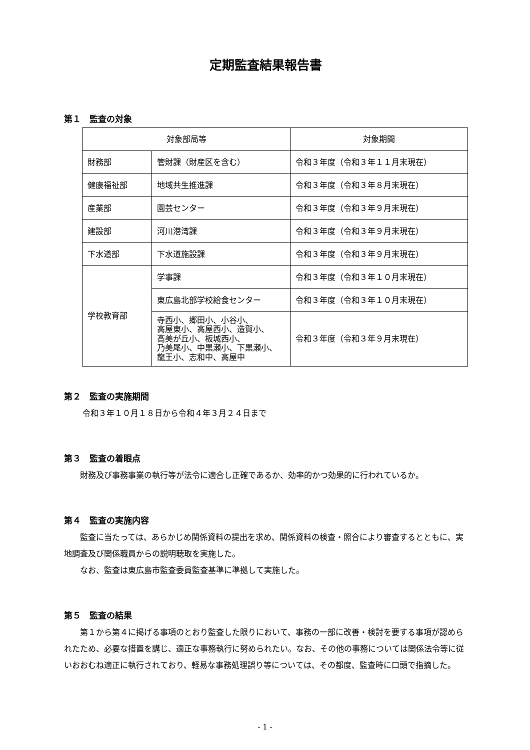定期監査結果報告書
第１　監査の対象
| 対象部局等 | | 対象期間 |
| --- | --- | --- |
| 財務部 | 管財課（財産区を含む） | 令和３年度（令和３年１１月末現在） |
| 健康福祉部 | 地域共生推進課 | 令和３年度（令和３年８月末現在） |
| 産業部 | 園芸センター | 令和３年度（令和３年９月末現在） |
| 建設部 | 河川港湾課 | 令和３年度（令和３年９月末現在） |
| 下水道部 | 下水道施設課 | 令和３年度（令和３年９月末現在） |
| 学校教育部 | 学事課 | 令和３年度（令和３年１０月末現在） |
| | 東広島北部学校給食センター | 令和３年度（令和３年１０月末現在） |
| | 寺西小、郷田小、小谷小、 高屋東小、高屋西小、造賀小、 高美が丘小、板城西小、 乃美尾小、中黒瀬小、下黒瀬小、 龍王小、志和中、高屋中 | 令和３年度（令和３年９月末現在） |
第２　監査の実施期間
令和３年１０月１８日から令和４年３月２４日まで
第３　監査の着眼点
　財務及び事務事業の執行等が法令に適合し正確であるか、効率的かつ効果的に行われているか。
第４　監査の実施内容
　監査に当たっては、あらかじめ関係資料の提出を求め、関係資料の検査・照合により審査するとともに、実地調査及び関係職員からの説明聴取を実施した。
　なお、監査は東広島市監査委員監査基準に準拠して実施した。
第５　監査の結果
　第１から第４に掲げる事項のとおり監査した限りにおいて、事務の一部に改善・検討を要する事項が認められたため、必要な措置を講じ、適正な事務執行に努められたい。なお、その他の事務については関係法令等に従いおおむね適正に執行されており、軽易な事務処理誤り等については、その都度、監査時に口頭で指摘した。
- 1 -